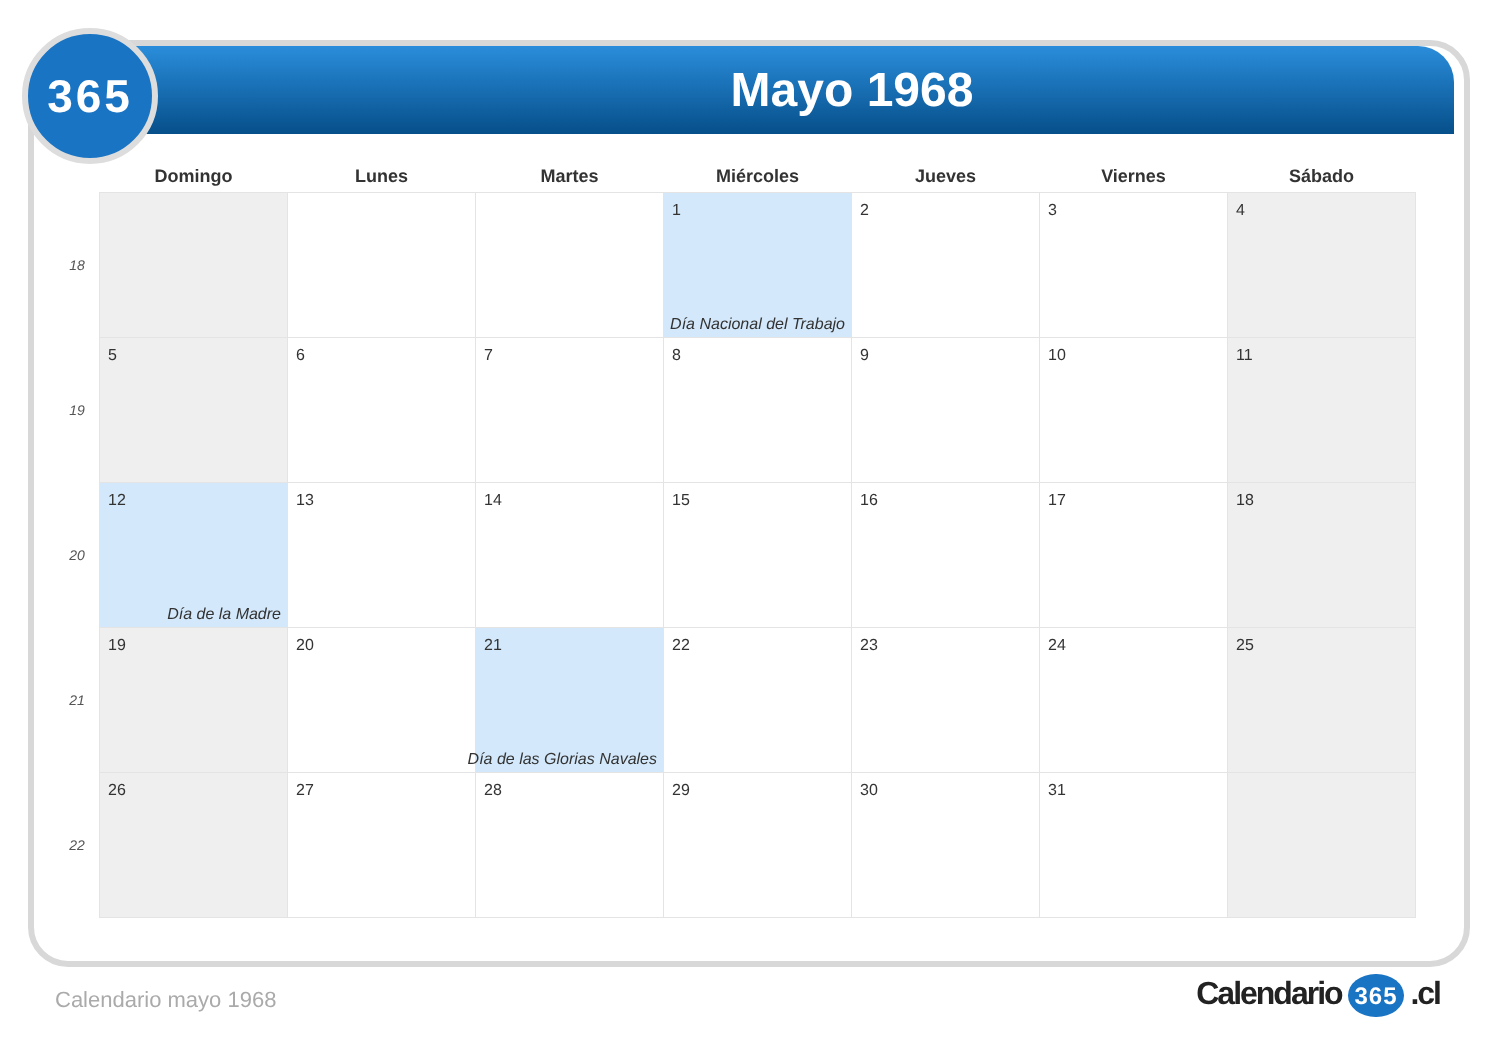Mayo 1968
365
| | Domingo | Lunes | Martes | Miércoles | Jueves | Viernes | Sábado |
| --- | --- | --- | --- | --- | --- | --- | --- |
| 18 | | | | 1 Día Nacional del Trabajo | 2 | 3 | 4 |
| 19 | 5 | 6 | 7 | 8 | 9 | 10 | 11 |
| 20 | 12 Día de la Madre | 13 | 14 | 15 | 16 | 17 | 18 |
| 21 | 19 | 20 | 21 Día de las Glorias Navales | 22 | 23 | 24 | 25 |
| 22 | 26 | 27 | 28 | 29 | 30 | 31 | |
Calendario mayo 1968 Calendario 365 .cl